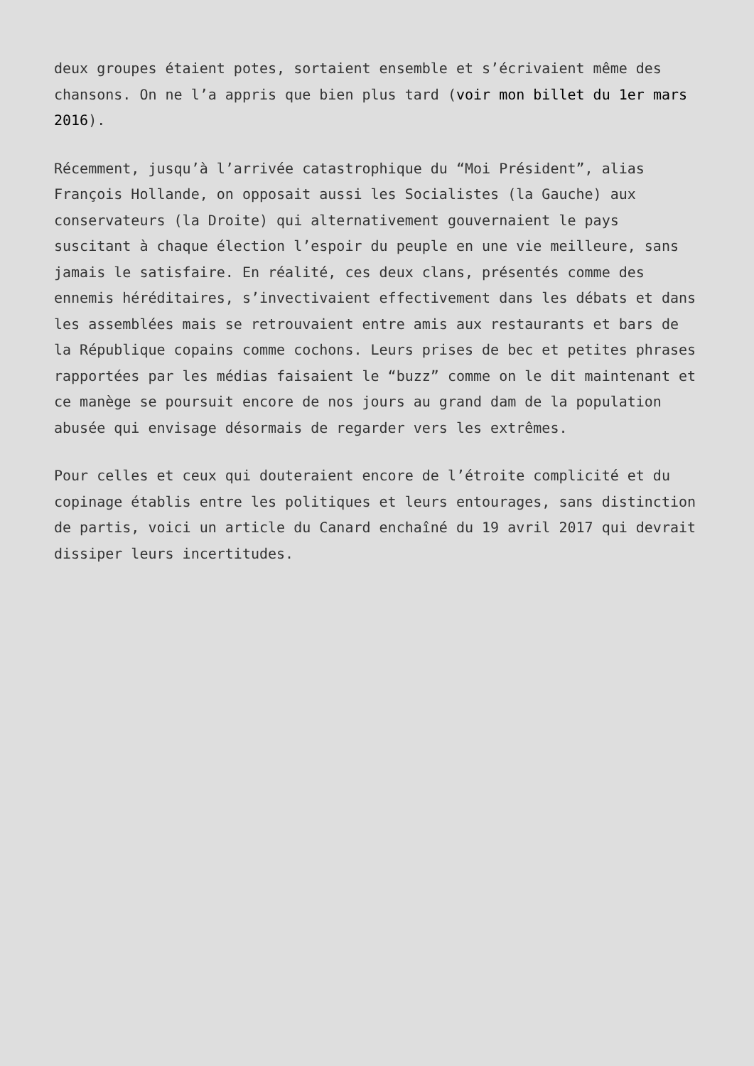deux groupes étaient potes, sortaient ensemble et s’écrivaient même des chansons. On ne l’a appris que bien plus tard (voir mon billet du 1er mars 2016).
Récemment, jusqu’à l’arrivée catastrophique du “Moi Président”, alias François Hollande, on opposait aussi les Socialistes (la Gauche) aux conservateurs (la Droite) qui alternativement gouvernaient le pays suscitant à chaque élection l’espoir du peuple en une vie meilleure, sans jamais le satisfaire. En réalité, ces deux clans, présentés comme des ennemis héréditaires, s’invectivaient effectivement dans les débats et dans les assemblées mais se retrouvaient entre amis aux restaurants et bars de la République copains comme cochons. Leurs prises de bec et petites phrases rapportées par les médias faisaient le “buzz” comme on le dit maintenant et ce manège se poursuit encore de nos jours au grand dam de la population abusée qui envisage désormais de regarder vers les extrêmes.
Pour celles et ceux qui douteraient encore de l’étroite complicité et du copinage établis entre les politiques et leurs entourages, sans distinction de partis, voici un article du Canard enchaîné du 19 avril 2017 qui devrait dissiper leurs incertitudes.